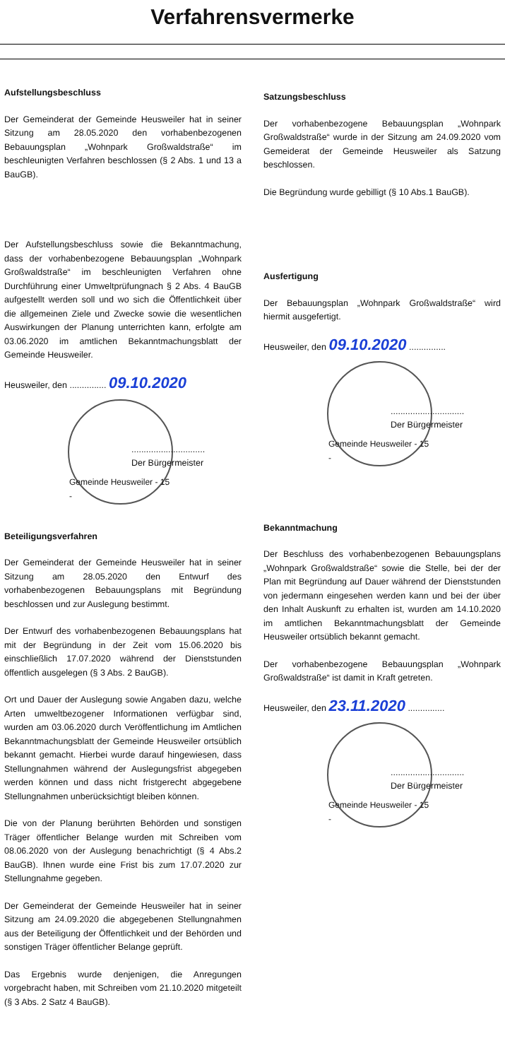Verfahrensvermerke
Aufstellungsbeschluss
Der Gemeinderat der Gemeinde Heusweiler hat in seiner Sitzung am 28.05.2020 den vorhabenbezogenen Bebauungsplan „Wohnpark Großwaldstraße“ im beschleunigten Verfahren beschlossen (§ 2 Abs. 1 und 13 a BauGB).
Der Aufstellungsbeschluss sowie die Bekanntmachung, dass der vorhabenbezogene Bebauungsplan „Wohnpark Großwaldstraße“ im beschleunigten Verfahren ohne Durchführung einer Umweltprüfungnach § 2 Abs. 4 BauGB aufgestellt werden soll und wo sich die Öffentlichkeit über die allgemeinen Ziele und Zwecke sowie die wesentlichen Auswirkungen der Planung unterrichten kann, erfolgte am 03.06.2020 im amtlichen Bekanntmachungsblatt der Gemeinde Heusweiler.
Heusweiler, den ............... 09.10.2020
Gemeinde Heusweiler - 15 -
..............................
Der Bürgermeister
Beteiligungsverfahren
Der Gemeinderat der Gemeinde Heusweiler hat in seiner Sitzung am 28.05.2020 den Entwurf des vorhabenbezogenen Bebauungsplans mit Begründung beschlossen und zur Auslegung bestimmt.
Der Entwurf des vorhabenbezogenen Bebauungsplans hat mit der Begründung in der Zeit vom 15.06.2020 bis einschließlich 17.07.2020 während der Dienststunden öffentlich ausgelegen (§ 3 Abs. 2 BauGB).
Ort und Dauer der Auslegung sowie Angaben dazu, welche Arten umweltbezogener Informationen verfügbar sind, wurden am 03.06.2020 durch Veröffentlichung im Amtlichen Bekanntmachungsblatt der Gemeinde Heusweiler ortsüblich bekannt gemacht. Hierbei wurde darauf hingewiesen, dass Stellungnahmen während der Auslegungsfrist abgegeben werden können und dass nicht fristgerecht abgegebene Stellungnahmen unberücksichtigt bleiben können.
Die von der Planung berührten Behörden und sonstigen Träger öffentlicher Belange wurden mit Schreiben vom 08.06.2020 von der Auslegung benachrichtigt (§ 4 Abs.2 BauGB). Ihnen wurde eine Frist bis zum 17.07.2020 zur Stellungnahme gegeben.
Der Gemeinderat der Gemeinde Heusweiler hat in seiner Sitzung am 24.09.2020 die abgegebenen Stellungnahmen aus der Beteiligung der Öffentlichkeit und der Behörden und sonstigen Träger öffentlicher Belange geprüft.
Das Ergebnis wurde denjenigen, die Anregungen vorgebracht haben, mit Schreiben vom 21.10.2020 mitgeteilt (§ 3 Abs. 2 Satz 4 BauGB).
Satzungsbeschluss
Der vorhabenbezogene Bebauungsplan „Wohnpark Großwaldstraße“ wurde in der Sitzung am 24.09.2020 vom Gemeiderat der Gemeinde Heusweiler als Satzung beschlossen.
Die Begründung wurde gebilligt (§ 10 Abs.1 BauGB).
Ausfertigung
Der Bebauungsplan „Wohnpark Großwaldstraße“ wird hiermit ausgefertigt.
Heusweiler, den 09.10.2020 ...............
Gemeinde Heusweiler - 15 -
..............................
Der Bürgermeister
Bekanntmachung
Der Beschluss des vorhabenbezogenen Bebauungsplans „Wohnpark Großwaldstraße“ sowie die Stelle, bei der der Plan mit Begründung auf Dauer während der Dienststunden von jedermann eingesehen werden kann und bei der über den Inhalt Auskunft zu erhalten ist, wurden am 14.10.2020 im amtlichen Bekanntmachungsblatt der Gemeinde Heusweiler ortsüblich bekannt gemacht.
Der vorhabenbezogene Bebauungsplan „Wohnpark Großwaldstraße“ ist damit in Kraft getreten.
Heusweiler, den 23.11.2020 ...............
Gemeinde Heusweiler - 15 -
..............................
Der Bürgermeister